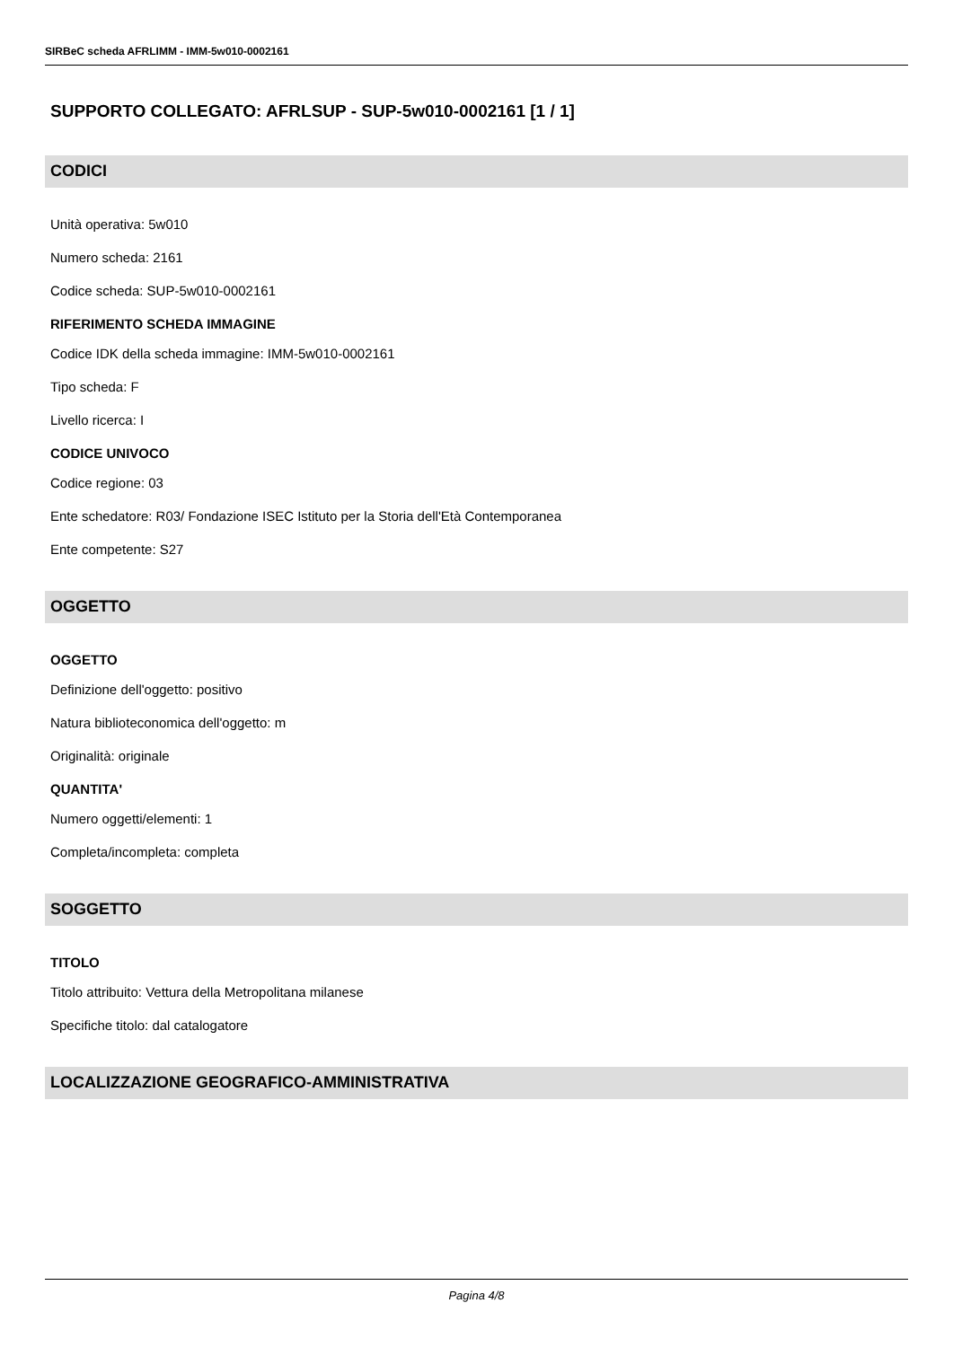SIRBeC scheda AFRLIMM - IMM-5w010-0002161
SUPPORTO COLLEGATO: AFRLSUP - SUP-5w010-0002161 [1 / 1]
CODICI
Unità operativa: 5w010
Numero scheda: 2161
Codice scheda: SUP-5w010-0002161
RIFERIMENTO SCHEDA IMMAGINE
Codice IDK della scheda immagine: IMM-5w010-0002161
Tipo scheda: F
Livello ricerca: I
CODICE UNIVOCO
Codice regione: 03
Ente schedatore: R03/ Fondazione ISEC Istituto per la Storia dell'Età Contemporanea
Ente competente: S27
OGGETTO
OGGETTO
Definizione dell'oggetto: positivo
Natura biblioteconomica dell'oggetto: m
Originalità: originale
QUANTITA'
Numero oggetti/elementi: 1
Completa/incompleta: completa
SOGGETTO
TITOLO
Titolo attribuito: Vettura della Metropolitana milanese
Specifiche titolo: dal catalogatore
LOCALIZZAZIONE GEOGRAFICO-AMMINISTRATIVA
Pagina 4/8